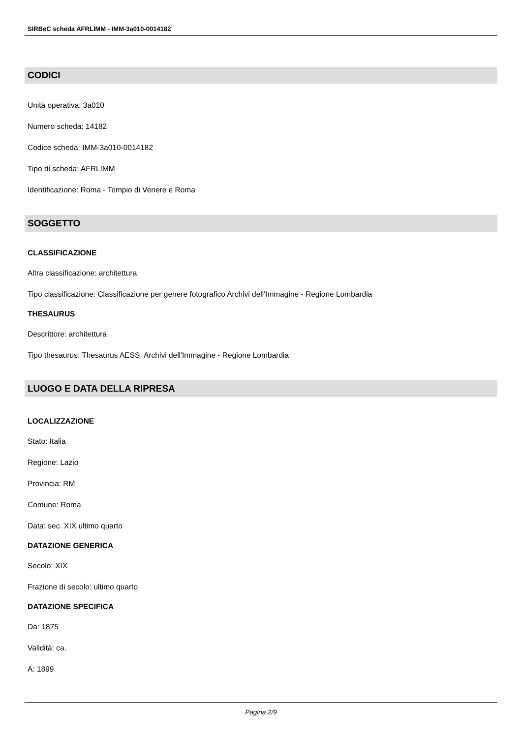SIRBeC scheda AFRLIMM - IMM-3a010-0014182
CODICI
Unità operativa: 3a010
Numero scheda: 14182
Codice scheda: IMM-3a010-0014182
Tipo di scheda: AFRLIMM
Identificazione: Roma - Tempio di Venere e Roma
SOGGETTO
CLASSIFICAZIONE
Altra classificazione: architettura
Tipo classificazione: Classificazione per genere fotografico Archivi dell'Immagine - Regione Lombardia
THESAURUS
Descrittore: architettura
Tipo thesaurus: Thesaurus AESS, Archivi dell'Immagine - Regione Lombardia
LUOGO E DATA DELLA RIPRESA
LOCALIZZAZIONE
Stato: Italia
Regione: Lazio
Provincia: RM
Comune: Roma
Data: sec. XIX ultimo quarto
DATAZIONE GENERICA
Secolo: XIX
Frazione di secolo: ultimo quarto
DATAZIONE SPECIFICA
Da: 1875
Validità: ca.
A: 1899
Pagina 2/9